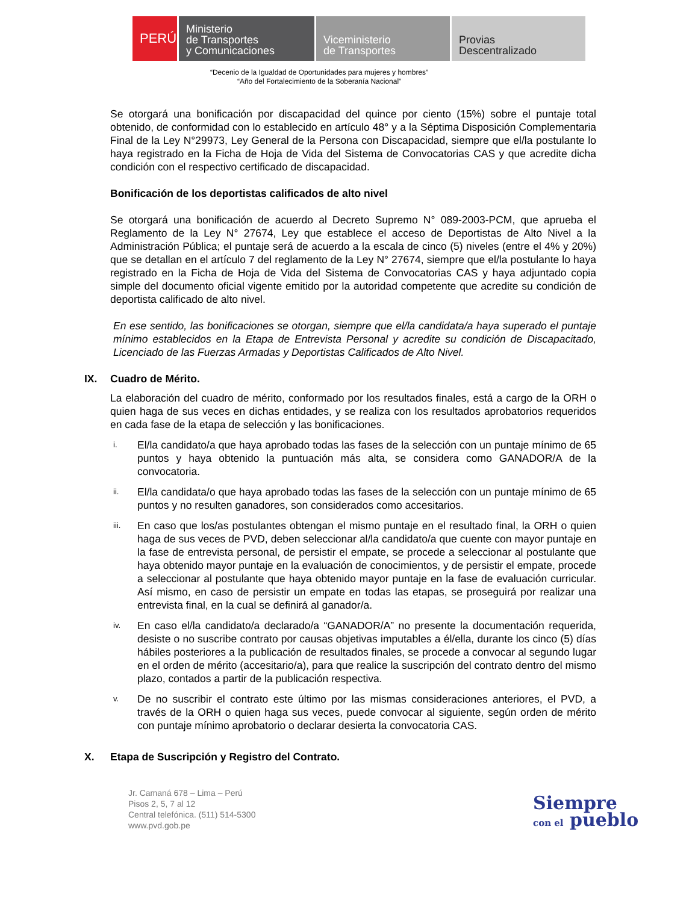PERÚ Ministerio
de Transportes
y Comunicaciones
Viceministerio
de Transportes
Provias
Descentralizado
“Decenio de la Igualdad de Oportunidades para mujeres y hombres”
“Año del Fortalecimiento de la Soberanía Nacional”
Se otorgará una bonificación por discapacidad del quince por ciento (15%) sobre el puntaje total obtenido, de conformidad con lo establecido en artículo 48° y a la Séptima Disposición Complementaria Final de la Ley N°29973, Ley General de la Persona con Discapacidad, siempre que el/la postulante lo haya registrado en la Ficha de Hoja de Vida del Sistema de Convocatorias CAS y que acredite dicha condición con el respectivo certificado de discapacidad.
Bonificación de los deportistas calificados de alto nivel
Se otorgará una bonificación de acuerdo al Decreto Supremo N° 089-2003-PCM, que aprueba el Reglamento de la Ley N° 27674, Ley que establece el acceso de Deportistas de Alto Nivel a la Administración Pública; el puntaje será de acuerdo a la escala de cinco (5) niveles (entre el 4% y 20%) que se detallan en el artículo 7 del reglamento de la Ley N° 27674, siempre que el/la postulante lo haya registrado en la Ficha de Hoja de Vida del Sistema de Convocatorias CAS y haya adjuntado copia simple del documento oficial vigente emitido por la autoridad competente que acredite su condición de deportista calificado de alto nivel.
En ese sentido, las bonificaciones se otorgan, siempre que el/la candidata/a haya superado el puntaje mínimo establecidos en la Etapa de Entrevista Personal y acredite su condición de Discapacitado, Licenciado de las Fuerzas Armadas y Deportistas Calificados de Alto Nivel.
IX. Cuadro de Mérito.
La elaboración del cuadro de mérito, conformado por los resultados finales, está a cargo de la ORH o quien haga de sus veces en dichas entidades, y se realiza con los resultados aprobatorios requeridos en cada fase de la etapa de selección y las bonificaciones.
i.
El/la candidato/a que haya aprobado todas las fases de la selección con un puntaje mínimo de 65 puntos y haya obtenido la puntuación más alta, se considera como GANADOR/A de la convocatoria.
ii.
El/la candidata/o que haya aprobado todas las fases de la selección con un puntaje mínimo de 65 puntos y no resulten ganadores, son considerados como accesitarios.
iii.
En caso que los/as postulantes obtengan el mismo puntaje en el resultado final, la ORH o quien haga de sus veces de PVD, deben seleccionar al/la candidato/a que cuente con mayor puntaje en la fase de entrevista personal, de persistir el empate, se procede a seleccionar al postulante que haya obtenido mayor puntaje en la evaluación de conocimientos, y de persistir el empate, procede a seleccionar al postulante que haya obtenido mayor puntaje en la fase de evaluación curricular. Así mismo, en caso de persistir un empate en todas las etapas, se proseguirá por realizar una entrevista final, en la cual se definirá al ganador/a.
iv.
En caso el/la candidato/a declarado/a “GANADOR/A” no presente la documentación requerida, desiste o no suscribe contrato por causas objetivas imputables a él/ella, durante los cinco (5) días hábiles posteriores a la publicación de resultados finales, se procede a convocar al segundo lugar en el orden de mérito (accesitario/a), para que realice la suscripción del contrato dentro del mismo plazo, contados a partir de la publicación respectiva.
v.
De no suscribir el contrato este último por las mismas consideraciones anteriores, el PVD, a través de la ORH o quien haga sus veces, puede convocar al siguiente, según orden de mérito con puntaje mínimo aprobatorio o declarar desierta la convocatoria CAS.
X. Etapa de Suscripción y Registro del Contrato.
Jr. Camaná 678 – Lima – Perú
Pisos 2, 5, 7 al 12
Central telefónica. (511) 514-5300
www.pvd.gob.pe
Siempre
con el pueblo